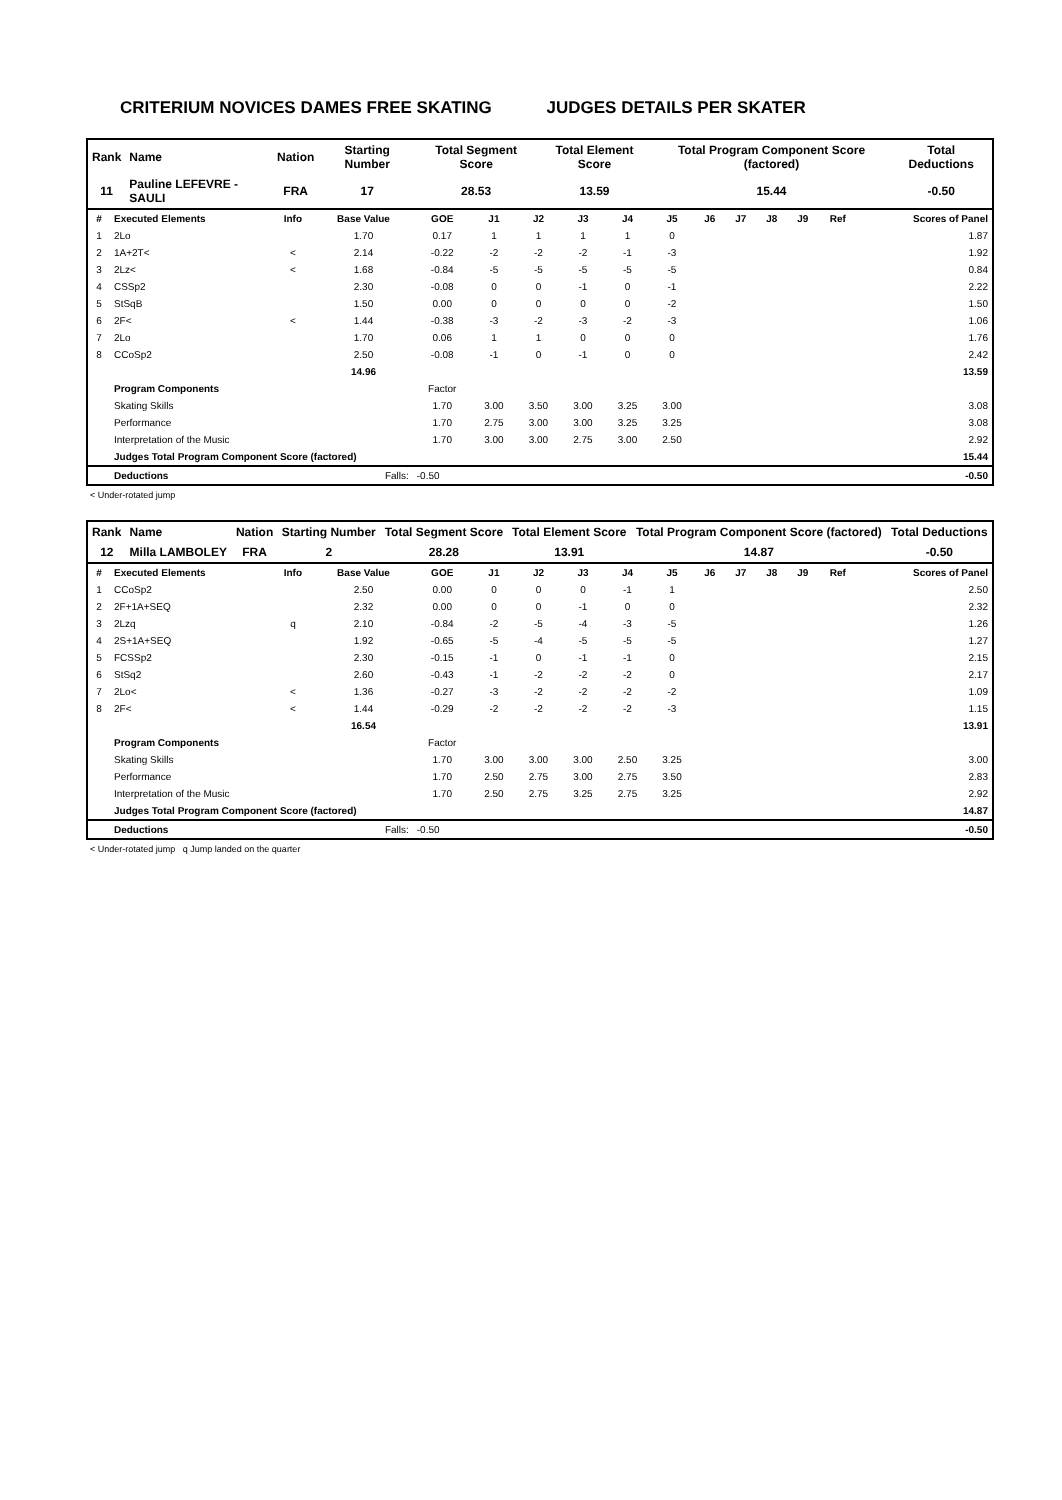CRITERIUM NOVICES DAMES FREE SKATING JUDGES DETAILS PER SKATER
| Rank | Name | Nation | Starting Number | Total Segment Score | Total Element Score | Total Program Component Score (factored) | Total Deductions |
| --- | --- | --- | --- | --- | --- | --- | --- |
| 11 | Pauline LEFEVRE - SAULI | FRA | 17 | 28.53 | 13.59 | 15.44 | -0.50 |
| # | Executed Elements | Info | Base Value | GOE | J1 | J2 | J3 | J4 | J5 | J6 | J7 | J8 | J9 | Ref | Scores of Panel |
| --- | --- | --- | --- | --- | --- | --- | --- | --- | --- | --- | --- | --- | --- | --- | --- |
| 1 | 2Lo | | 1.70 | 0.17 | 1 | 1 | 1 | 1 | 0 | | | | | | 1.87 |
| 2 | 1A+2T< | < | 2.14 | -0.22 | -2 | -2 | -2 | -1 | -3 | | | | | | 1.92 |
| 3 | 2Lz< | < | 1.68 | -0.84 | -5 | -5 | -5 | -5 | -5 | | | | | | 0.84 |
| 4 | CSSp2 | | 2.30 | -0.08 | 0 | 0 | -1 | 0 | -1 | | | | | | 2.22 |
| 5 | StSqB | | 1.50 | 0.00 | 0 | 0 | 0 | 0 | -2 | | | | | | 1.50 |
| 6 | 2F< | < | 1.44 | -0.38 | -3 | -2 | -3 | -2 | -3 | | | | | | 1.06 |
| 7 | 2Lo | | 1.70 | 0.06 | 1 | 1 | 0 | 0 | 0 | | | | | | 1.76 |
| 8 | CCoSp2 | | 2.50 | -0.08 | -1 | 0 | -1 | 0 | 0 | | | | | | 2.42 |
| | | | 14.96 | | | | | | | | | | | | 13.59 |
| | Program Components | | | Factor | | | | | | | | | | | |
| | Skating Skills | | | 1.70 | 3.00 | 3.50 | 3.00 | 3.25 | 3.00 | | | | | | 3.08 |
| | Performance | | | 1.70 | 2.75 | 3.00 | 3.00 | 3.25 | 3.25 | | | | | | 3.08 |
| | Interpretation of the Music | | | 1.70 | 3.00 | 3.00 | 2.75 | 3.00 | 2.50 | | | | | | 2.92 |
| | Judges Total Program Component Score (factored) | | | | | | | | | | | | | | 15.44 |
| | Deductions | Falls: | | -0.50 | | | | | | | | | | | -0.50 |
< Under-rotated jump
| Rank | Name | Nation | Starting Number | Total Segment Score | Total Element Score | Total Program Component Score (factored) | Total Deductions |
| --- | --- | --- | --- | --- | --- | --- | --- |
| 12 | Milla LAMBOLEY | FRA | 2 | 28.28 | 13.91 | 14.87 | -0.50 |
| # | Executed Elements | Info | Base Value | GOE | J1 | J2 | J3 | J4 | J5 | J6 | J7 | J8 | J9 | Ref | Scores of Panel |
| --- | --- | --- | --- | --- | --- | --- | --- | --- | --- | --- | --- | --- | --- | --- | --- |
| 1 | CCoSp2 | | 2.50 | 0.00 | 0 | 0 | 0 | -1 | 1 | | | | | | 2.50 |
| 2 | 2F+1A+SEQ | | 2.32 | 0.00 | 0 | 0 | -1 | 0 | 0 | | | | | | 2.32 |
| 3 | 2Lzq | q | 2.10 | -0.84 | -2 | -5 | -4 | -3 | -5 | | | | | | 1.26 |
| 4 | 2S+1A+SEQ | | 1.92 | -0.65 | -5 | -4 | -5 | -5 | -5 | | | | | | 1.27 |
| 5 | FCSSp2 | | 2.30 | -0.15 | -1 | 0 | -1 | -1 | 0 | | | | | | 2.15 |
| 6 | StSq2 | | 2.60 | -0.43 | -1 | -2 | -2 | -2 | 0 | | | | | | 2.17 |
| 7 | 2Lo< | < | 1.36 | -0.27 | -3 | -2 | -2 | -2 | -2 | | | | | | 1.09 |
| 8 | 2F< | < | 1.44 | -0.29 | -2 | -2 | -2 | -2 | -3 | | | | | | 1.15 |
| | | | 16.54 | | | | | | | | | | | | 13.91 |
| | Program Components | | | Factor | | | | | | | | | | | |
| | Skating Skills | | | 1.70 | 3.00 | 3.00 | 3.00 | 2.50 | 3.25 | | | | | | 3.00 |
| | Performance | | | 1.70 | 2.50 | 2.75 | 3.00 | 2.75 | 3.50 | | | | | | 2.83 |
| | Interpretation of the Music | | | 1.70 | 2.50 | 2.75 | 3.25 | 2.75 | 3.25 | | | | | | 2.92 |
| | Judges Total Program Component Score (factored) | | | | | | | | | | | | | | 14.87 |
| | Deductions | Falls: | | -0.50 | | | | | | | | | | | -0.50 |
< Under-rotated jump q Jump landed on the quarter